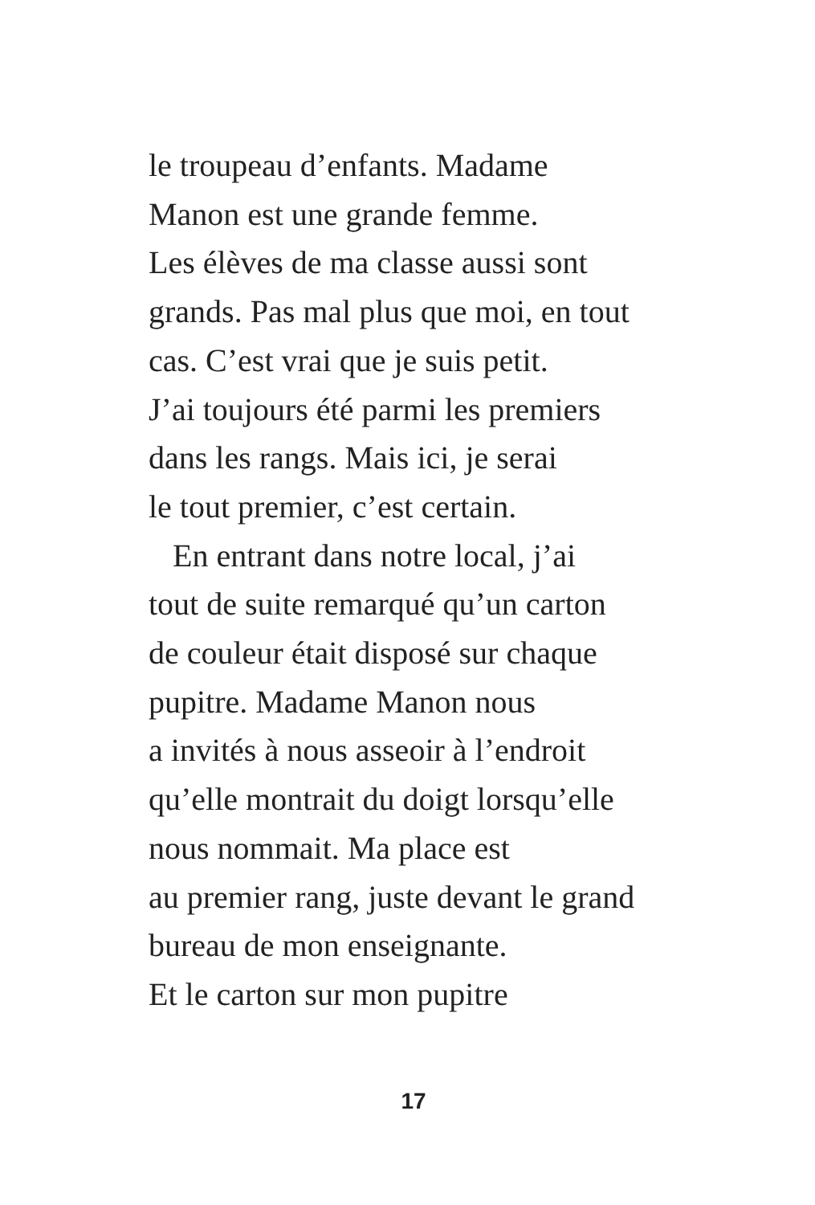le troupeau d’enfants. Madame
Manon est une grande femme.
Les élèves de ma classe aussi sont
grands. Pas mal plus que moi, en tout
cas. C’est vrai que je suis petit.
J’ai toujours été parmi les premiers
dans les rangs. Mais ici, je serai
le tout premier, c’est certain.
En entrant dans notre local, j’ai
tout de suite remarqué qu’un carton
de couleur était disposé sur chaque
pupitre. Madame Manon nous
a invités à nous asseoir à l’endroit
qu’elle montrait du doigt lorsqu’elle
nous nommait. Ma place est
au premier rang, juste devant le grand
bureau de mon enseignante.
Et le carton sur mon pupitre
17